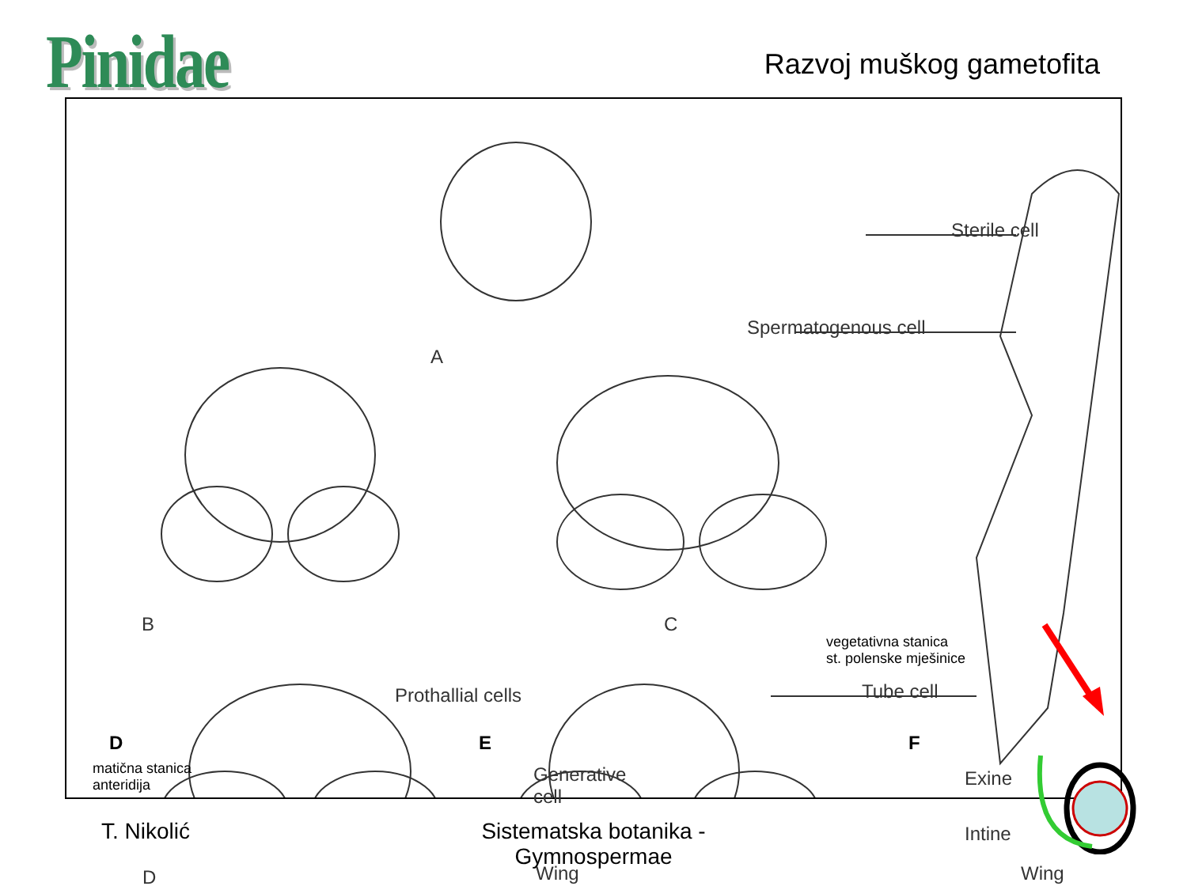Pinidae
Razvoj muškog gametofita
A
B C
Sterile cell
Spermatogenous cell
vegetativna stanica
st. polenske mješinice
Tube cell
Prothallial cells
matična stanica
anteridija
Generative
cell
Exine
Intine
Wing Wing
D
D E F
T. Nikolić
Sistematska botanika - Gymnospermae